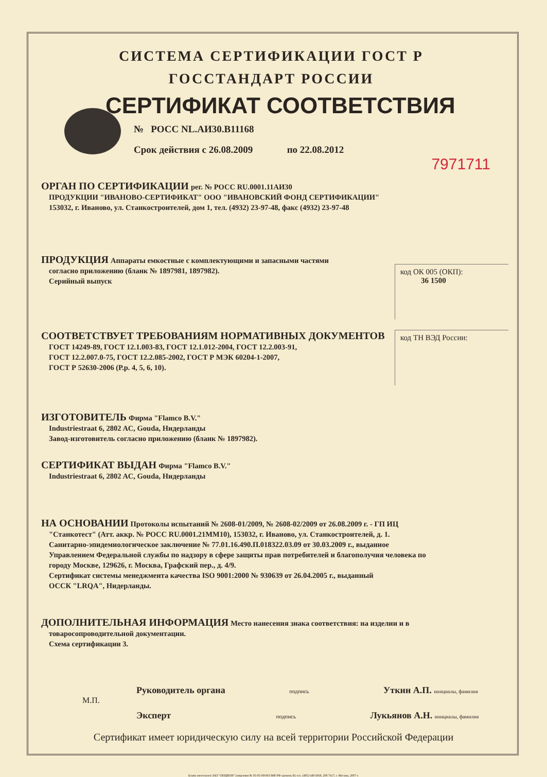СИСТЕМА СЕРТИФИКАЦИИ ГОСТ Р
ГОССТАНДАРТ РОССИИ
СЕРТИФИКАТ СООТВЕТСТВИЯ
№ РОСС NL.АИ30.В11168
Срок действия с 26.08.2009 по 22.08.2012
7971711
ОРГАН ПО СЕРТИФИКАЦИИ
рег. № РОСС RU.0001.11АИ30
ПРОДУКЦИИ "ИВАНОВО-СЕРТИФИКАТ" ООО "ИВАНОВСКИЙ ФОНД СЕРТИФИКАЦИИ"
153032, г. Иваново, ул. Станкостроителей, дом 1, тел. (4932) 23-97-48, факс (4932) 23-97-48
код ОК 005 (ОКП):
36 1500
ПРОДУКЦИЯ
Аппараты емкостные с комплектующими и запасными частями
согласно приложению (бланк № 1897981, 1897982).
Серийный выпуск
СООТВЕТСТВУЕТ ТРЕБОВАНИЯМ НОРМАТИВНЫХ ДОКУМЕНТОВ
код ТН ВЭД России:
ГОСТ 14249-89, ГОСТ 12.1.003-83, ГОСТ 12.1.012-2004, ГОСТ 12.2.003-91,
ГОСТ 12.2.007.0-75, ГОСТ 12.2.085-2002, ГОСТ Р МЭК 60204-1-2007,
ГОСТ Р 52630-2006 (Р.р. 4, 5, 6, 10).
ИЗГОТОВИТЕЛЬ
Фирма "Flamco B.V."
Industriestraat 6, 2802 AC, Gouda, Нидерланды
Завод-изготовитель согласно приложению (бланк № 1897982).
СЕРТИФИКАТ ВЫДАН
Фирма "Flamco B.V."
Industriestraat 6, 2802 AC, Gouda, Нидерланды
НА ОСНОВАНИИ
Протоколы испытаний № 2608-01/2009, № 2608-02/2009 от 26.08.2009 г. - ГП ИЦ
"Станкотест" (Атт. аккр. № РОСС RU.0001.21ММ10), 153032, г. Иваново, ул. Станкостроителей, д. 1.
Санитарно-эпидемиологическое заключение № 77.01.16.490.П.018322.03.09 от 30.03.2009 г., выданное
Управлением Федеральной службы по надзору в сфере защиты прав потребителей и благополучия человека по
городу Москве, 129626, г. Москва, Графский пер., д. 4/9.
Сертификат системы менеджмента качества ISO 9001:2000 № 930639 от 26.04.2005 г., выданный
ОССК "LRQA", Нидерланды.
ДОПОЛНИТЕЛЬНАЯ ИНФОРМАЦИЯ
Место нанесения знака соответствия: на изделии и в
товаросопроводительной документации.
Схема сертификации 3.
Руководитель органа подпись Уткин А.П. инициалы, фамилия
М.П.
Эксперт подпись Лукьянов А.Н. инициалы, фамилия
Сертификат имеет юридическую силу на всей территории Российской Федерации
Бланк изготовлен ЗАО "ОПЦИОН" (лицензия № 05-05-09/003 МФ РФ уровень В) тел. (495) 648 6068, 208 7617, г. Москва, 2007 г.